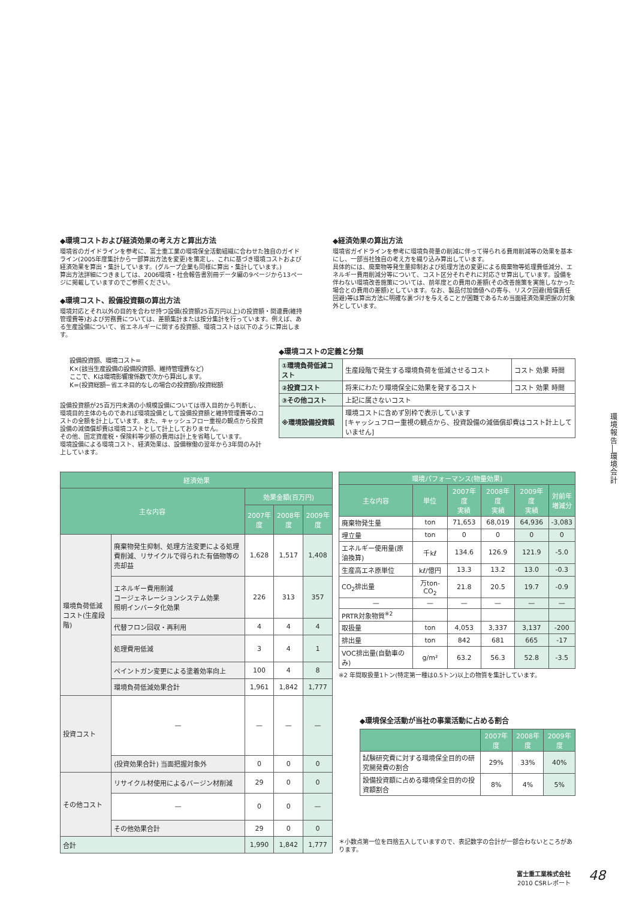◆環境コストおよび経済効果の考え方と算出方法
環境省のガイドラインを参考に、富士重工業の環境保全活動組織に合わせた独自のガイドライン(2005年度集計から一部算出方法を変更)を策定し、これに基づき環境コストおよび経済効果を算出・集計しています。(グループ企業も同様に算出・集計しています。)
算出方法詳細につきましては、2006環境・社会報告書別冊データ編の9ページから13ページに掲載していますのでご参照ください。
◆環境コスト、設備投資額の算出方法
環境対応とそれ以外の目的を合わせ持つ設備(投資額25百万円以上)の投資額・関連費(維持管理費等)および労務費については、差額集計または按分集計を行っています。例えば、ある生産設備について、省エネルギーに関する投資額、環境コストは以下のように算出します。
◆経済効果の算出方法
環境省ガイドラインを参考に環境負荷量の削減に伴って得られる費用削減等の効果を基本にし、一部当社独自の考え方を織り込み算出しています。
具体的には、廃棄物等発生量抑制および処理方法の変更による廃棄物等処理費低減分、エネルギー費用削減分等について、コスト区分それぞれに対応させ算出しています。設備を伴わない環境改善施策については、前年度との費用の差額(その改善施策を実施しなかった場合との費用の差額)としています。なお、製品付加価値への寄与、リスク回避(賠償責任回避)等は算出方法に明確な裏づけを与えることが困難であるため当面経済効果把握の対象外としています。
設備投資額、環境コスト=
K×(該当生産設備の設備投資額、維持管理費など)
ここで、Kは環境影響度係数で次から算出します。
K=(投資総額−省エネ目的なしの場合の投資額)/投資総額
設備投資額が25百万円未満の小規模設備については導入目的から判断し、環境目的主体のものであれば環境設備として設備投資額と維持管理費等のコストの全額を計上しています。また、キャッシュフロー重視の観点から投資設備の減価償却費は環境コストとして計上しておりません。
その他、固定資産税・保険料等少額の費用は計上を省略しています。
環境設備による環境コスト、経済効果は、設備稼働の翌年から3年間のみ計上しています。
◆環境コストの定義と分類
| ①環境負荷低減コスト | 生産段階で発生する環境負荷を低減させるコスト | コスト 効果 時間 |
| ②投資コスト | 将来にわたり環境保全に効果を発するコスト | コスト 効果 時間 |
| ③その他コスト | 上記に属さないコスト | |
| ※環境設備投資額 | 環境コストに含めず別枠で表示しています [キャッシュフロー重視の観点から、投資設備の減価償却費はコスト計上していません] | |
| 経済効果 | | | | |
| --- | --- | --- | --- | --- |
| 主な内容 | | 効果金額(百万円) | | |
| | | 2007年度 | 2008年度 | 2009年度 |
| 環境負荷低減コスト(生産段階) | 廃棄物発生抑制、処理方法変更による処理費削減、リサイクルで得られた有価物等の売却益 | 1,628 | 1,517 | 1,408 |
| | エネルギー費用削減 コージェネレーションシステム効果 照明インバータ化効果 | 226 | 313 | 357 |
| | 代替フロン回収・再利用 | 4 | 4 | 4 |
| | 処理費用低減 | 3 | 4 | 1 |
| | ペイントガン変更による塗着効率向上 | 100 | 4 | 8 |
| | 環境負荷低減効果合計 | 1,961 | 1,842 | 1,777 |
| 投資コスト | — | — | — | — |
| | (投資効果合計) 当面把握対象外 | 0 | 0 | 0 |
| その他コスト | リサイクル材使用によるバージン材削減 | 29 | 0 | 0 |
| | — | 0 | 0 | — |
| | その他効果合計 | 29 | 0 | 0 |
| 合計 | | 1,990 | 1,842 | 1,777 |
| 環境パフォーマンス(物量効果) | | | | | |
| --- | --- | --- | --- | --- | --- |
| 主な内容 | 単位 | 2007年度 実績 | 2008年度 実績 | 2009年度 実績 | 対前年 増減分 |
| 廃棄物発生量 | ton | 71,653 | 68,019 | 64,936 | -3,083 |
| 埋立量 | ton | 0 | 0 | 0 | 0 |
| エネルギー使用量(原油換算) | 千kℓ | 134.6 | 126.9 | 121.9 | -5.0 |
| 生産高エネ原単位 | kℓ/億円 | 13.3 | 13.2 | 13.0 | -0.3 |
| CO<sub>2</sub>排出量 | 万ton-CO<sub>2</sub> | 21.8 | 20.5 | 19.7 | -0.9 |
| — | — | — | — | — | — |
| PRTR対象物質<sup>※2</sup> | | | | | |
| 取扱量 | ton | 4,053 | 3,337 | 3,137 | -200 |
| 排出量 | ton | 842 | 681 | 665 | -17 |
| VOC排出量(自動車のみ) | g/m² | 63.2 | 56.3 | 52.8 | -3.5 |
※2 年間取扱量1トン(特定第一種は0.5トン)以上の物質を集計しています。
◆環境保全活動が当社の事業活動に占める割合
| | 2007年度 | 2008年度 | 2009年度 |
| --- | --- | --- | --- |
| 試験研究費に対する環境保全目的の研究開発費の割合 | 29% | 33% | 40% |
| 設備投資額に占める環境保全目的の投資額割合 | 8% | 4% | 5% |
＊小数点第一位を四捨五入していますので、表記数字の合計が一部合わないところがあります。
環境報告
│
環境会計
富士重工業株式会社
2010 CSRレポート
48